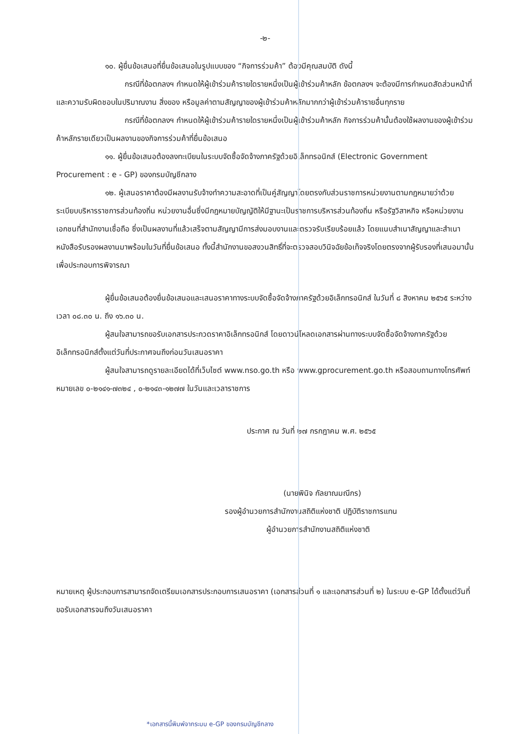-๒-
๑๐. ผู้ยื่นข้อเสนอที่ยื่นข้อเสนอในรูปแบบของ “กิจการร่วมค้า” ต้องมีคุณสมบัติ ดังนี้
กรณีที่ข้อตกลงฯ กำหนดให้ผู้เข้าร่วมค้ารายใดรายหนึ่งเป็นผู้เข้าร่วมค้าหลัก ข้อตกลงฯ จะต้องมีการกำหนดสัดส่วนหน้าที่และความรับผิดชอบในปริมาณงาน สิ่งของ หรือมูลค่าตามสัญญาของผู้เข้าร่วมค้าหลักมากกว่าผู้เข้าร่วมค้ารายอื่นทุกราย
กรณีที่ข้อตกลงฯ กำหนดให้ผู้เข้าร่วมค้ารายใดรายหนึ่งเป็นผู้เข้าร่วมค้าหลัก กิจการร่วมค้านั้นต้องใช้ผลงานของผู้เข้าร่วมค้าหลักรายเดียวเป็นผลงานของกิจการร่วมค้าที่ยื่นข้อเสนอ
๑๑. ผู้ยื่นข้อเสนอต้องลงทะเบียนในระบบจัดซื้อจัดจ้างภาครัฐด้วยอิเล็กทรอนิกส์ (Electronic Government Procurement : e - GP) ของกรมบัญชีกลาง
๑๒. ผู้เสนอราคาต้องมีผลงานรับจ้างทำความสะอาดที่เป็นคู่สัญญาโดยตรงกับส่วนราชการหน่วยงานตามกฎหมายว่าด้วยระเบียบบริหารราชการส่วนท้องถิ่น หน่วยงานอื่นซึ่งมีกฎหมายบัญญัติให้มีฐานะเป็นราชการบริหารส่วนท้องถิ่น หรือรัฐวิสาหกิจ หรือหน่วยงานเอกชนที่สำนักงานเชื่อถือ ซึ่งเป็นผลงานที่แล้วเสร็จตามสัญญามีการส่งมอบงานและตรวจรับเรียบร้อยแล้ว โดยแนบสำเนาสัญญาและสำเนาหนังสือรับรองผลงานมาพร้อมในวันที่ยื่นข้อเสนอ ทั้งนี้สำนักงานขอสงวนสิทธิ์ที่จะตรวจสอบวินิจฉัยข้อเท็จจริงโดยตรงจากผู้รับรองที่เสนอมานั้นเพื่อประกอบการพิจารณา
ผู้ยื่นข้อเสนอต้องยื่นข้อเสนอและเสนอราคาทางระบบจัดซื้อจัดจ้างภาครัฐด้วยอิเล็กทรอนิกส์ ในวันที่ ๘ สิงหาคม ๒๕๖๕ ระหว่างเวลา ๐๘.๓๐ น. ถึง ๑๖.๓๐ น.
ผู้สนใจสามารถขอรับเอกสารประกวดราคาอิเล็กทรอนิกส์ โดยดาวน์โหลดเอกสารผ่านทางระบบจัดซื้อจัดจ้างภาครัฐด้วยอิเล็กทรอนิกส์ตั้งแต่วันที่ประกาศจนถึงก่อนวันเสนอราคา
ผู้สนใจสามารถดูรายละเอียดได้ที่เว็บไซต์ www.nso.go.th หรือ www.gprocurement.go.th หรือสอบถามทางโทรศัพท์หมายเลข ๐-๒๑๔๑-๗๓๒๔ , ๐-๒๑๔๓-๑๒๗๗ ในวันและเวลาราชการ
ประกาศ ณ วันที่ ๒๗ กรกฎาคม พ.ศ. ๒๕๖๕
(นายพินิจ กัลยาณมณีกร)
รองผู้อำนวยการสำนักงานสถิติแห่งชาติ ปฏิบัติราชการแทน
ผู้อำนวยการสำนักงานสถิติแห่งชาติ
หมายเหตุ ผู้ประกอบการสามารถจัดเตรียมเอกสารประกอบการเสนอราคา (เอกสารส่วนที่ ๑ และเอกสารส่วนที่ ๒) ในระบบ e-GP ได้ตั้งแต่วันที่ขอรับเอกสารจนถึงวันเสนอราคา
*เอกสารนี้พิมพ์จากระบบ e-GP ของกรมบัญชีกลาง